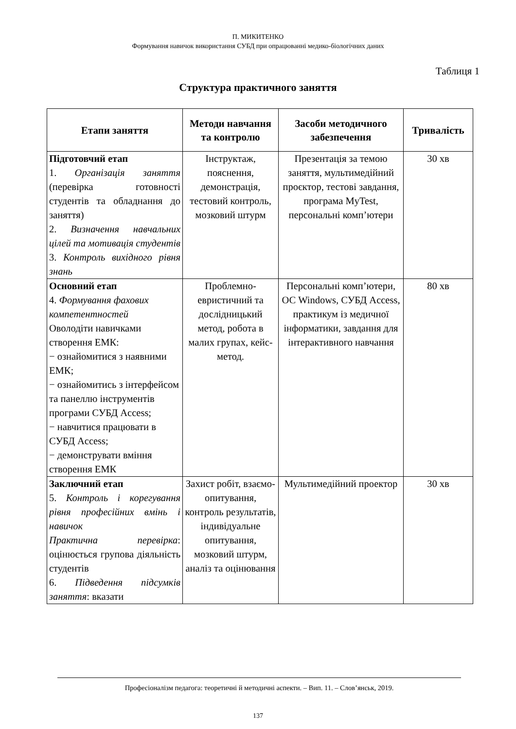П. МИКИТЕНКО
Формування навичок використання СУБД при опрацюванні медико-біологічних даних
Таблиця 1
Структура практичного заняття
| Етапи заняття | Методи навчання та контролю | Засоби методичного забезпечення | Тривалість |
| --- | --- | --- | --- |
| Підготовчий етап 1. Організація заняття (перевірка готовності студентів та обладнання до заняття) 2. Визначення навчальних цілей та мотивація студентів 3. Контроль вихідного рівня знань | Інструктаж, пояснення, демонстрація, тестовий контроль, мозковий штурм | Презентація за темою заняття, мультимедійний проєктор, тестові завдання, програма MyTest, персональні комп’ютери | 30 хв |
| Основний етап 4. Формування фахових компетентностей Оволодіти навичками створення ЕМК: − ознайомитися з наявними ЕМК; − ознайомитись з інтерфейсом та панеллю інструментів програми СУБД Access; − навчитися працювати в СУБД Access; − демонструвати вміння створення ЕМК | Проблемно-евристичний та дослідницький метод, робота в малих групах, кейс-метод. | Персональні комп’ютери, ОС Windows, СУБД Access, практикум із медичної інформатики, завдання для інтерактивного навчання | 80 хв |
| Заключний етап 5. Контроль і корегування рівня професійних вмінь і навичок Практична перевірка : оцінюється групова діяльність студентів 6. Підведення підсумків заняття : вказати | Захист робіт, взаємо-опитування, контроль результатів, індивідуальне опитування, мозковий штурм, аналіз та оцінювання | Мультимедійний проектор | 30 хв |
Професіоналізм педагога: теоретичні й методичні аспекти. – Вип. 11. – Слов’янськ, 2019.
137